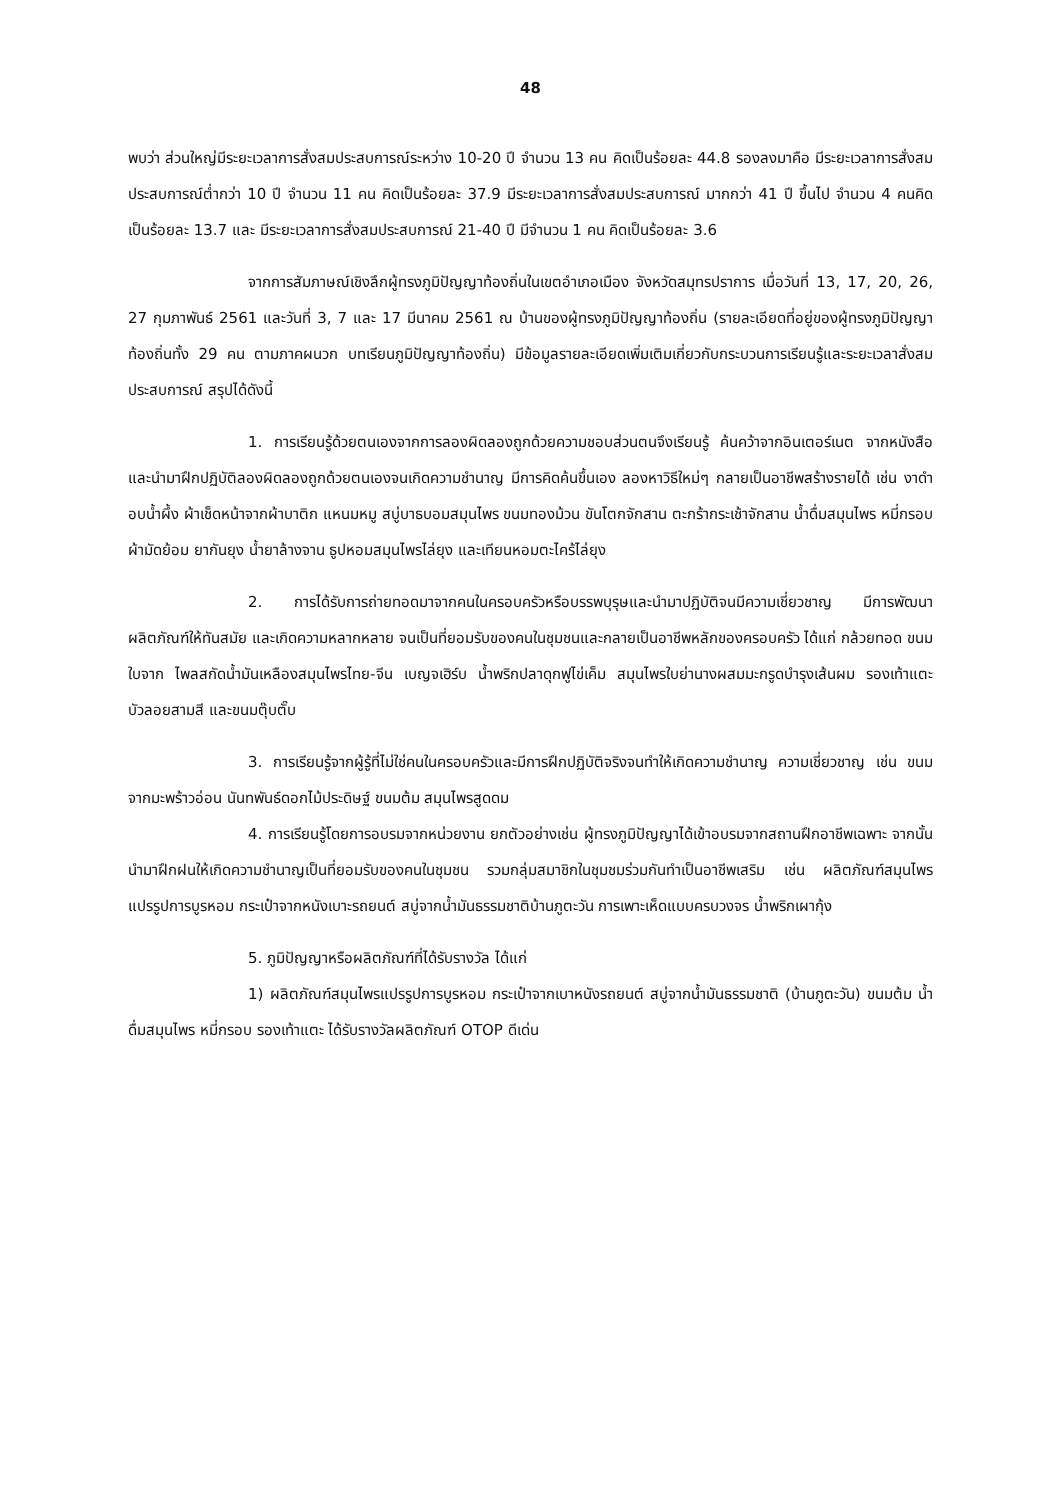48
พบว่า ส่วนใหญ่มีระยะเวลาการสั่งสมประสบการณ์ระหว่าง 10-20 ปี จำนวน 13 คน คิดเป็นร้อยละ 44.8 รองลงมาคือ มีระยะเวลาการสั่งสมประสบการณ์ต่ำกว่า 10 ปี จำนวน 11 คน คิดเป็นร้อยละ 37.9 มีระยะเวลาการสั่งสมประสบการณ์ มากกว่า 41 ปี ขึ้นไป จำนวน 4 คนคิดเป็นร้อยละ 13.7 และ มีระยะเวลาการสั่งสมประสบการณ์ 21-40 ปี มีจำนวน 1 คน คิดเป็นร้อยละ 3.6
จากการสัมภาษณ์เชิงลึกผู้ทรงภูมิปัญญาท้องถิ่นในเขตอำเภอเมือง จังหวัดสมุทรปราการ เมื่อวันที่ 13, 17, 20, 26, 27 กุมภาพันธ์ 2561 และวันที่ 3, 7 และ 17 มีนาคม 2561 ณ บ้านของผู้ทรงภูมิปัญญาท้องถิ่น (รายละเอียดที่อยู่ของผู้ทรงภูมิปัญญาท้องถิ่นทั้ง 29 คน ตามภาคผนวก บทเรียนภูมิปัญญาท้องถิ่น) มีข้อมูลรายละเอียดเพิ่มเติมเกี่ยวกับกระบวนการเรียนรู้และระยะเวลาสั่งสมประสบการณ์ สรุปได้ดังนี้
1. การเรียนรู้ด้วยตนเองจากการลองผิดลองถูกด้วยความชอบส่วนตนจึงเรียนรู้ ค้นคว้าจากอินเตอร์เนต จากหนังสือ และนำมาฝึกปฏิบัติลองผิดลองถูกด้วยตนเองจนเกิดความชำนาญ มีการคิดค้นขึ้นเอง ลองหาวิธีใหม่ๆ กลายเป็นอาชีพสร้างรายได้ เช่น งาดำอบน้ำผึ้ง ผ้าเช็ดหน้าจากผ้าบาติก แหนมหมู สบู่บาธบอมสมุนไพร ขนมทองม้วน ขันโตกจักสาน ตะกร้ากระเช้าจักสาน น้ำดื่มสมุนไพร หมี่กรอบ ผ้ามัดย้อม ยากันยุง น้ำยาล้างจาน ธูปหอมสมุนไพรไล่ยุง และเทียนหอมตะไคร้ไล่ยุง
2. การได้รับการถ่ายทอดมาจากคนในครอบครัวหรือบรรพบุรุษและนำมาปฏิบัติจนมีความเชี่ยวชาญ มีการพัฒนาผลิตภัณฑ์ให้ทันสมัย และเกิดความหลากหลาย จนเป็นที่ยอมรับของคนในชุมชนและกลายเป็นอาชีพหลักของครอบครัว ได้แก่ กล้วยทอด ขนมใบจาก ไพลสกัดน้ำมันเหลืองสมุนไพรไทย-จีน เบญจเฮิร์บ น้ำพริกปลาดุกฟูไข่เค็ม สมุนไพรใบย่านางผสมมะกรูดบำรุงเส้นผม รองเท้าแตะ บัวลอยสามสี และขนมตุ๊บตั๊บ
3. การเรียนรู้จากผู้รู้ที่ไม่ใช่คนในครอบครัวและมีการฝึกปฏิบัติจริงจนทำให้เกิดความชำนาญ ความเชี่ยวชาญ เช่น ขนมจากมะพร้าวอ่อน นันทพันธ์ดอกไม้ประดิษฐ์ ขนมต้ม สมุนไพรสูดดม
4. การเรียนรู้โดยการอบรมจากหน่วยงาน ยกตัวอย่างเช่น ผู้ทรงภูมิปัญญาได้เข้าอบรมจากสถานฝึกอาชีพเฉพาะ จากนั้นนำมาฝึกฝนให้เกิดความชำนาญเป็นที่ยอมรับของคนในชุมชน รวมกลุ่มสมาชิกในชุมชมร่วมกันทำเป็นอาชีพเสริม เช่น ผลิตภัณฑ์สมุนไพรแปรรูปการบูรหอม กระเป๋าจากหนังเบาะรถยนต์ สบู่จากน้ำมันธรรมชาติบ้านภูตะวัน การเพาะเห็ดแบบครบวงจร น้ำพริกเผากุ้ง
5. ภูมิปัญญาหรือผลิตภัณฑ์ที่ได้รับรางวัล ได้แก่
1) ผลิตภัณฑ์สมุนไพรแปรรูปการบูรหอม กระเป๋าจากเบาหนังรถยนต์ สบู่จากน้ำมันธรรมชาติ (บ้านภูตะวัน) ขนมต้ม น้ำดื่มสมุนไพร หมี่กรอบ รองเท้าแตะ ได้รับรางวัลผลิตภัณฑ์ OTOP ดีเด่น